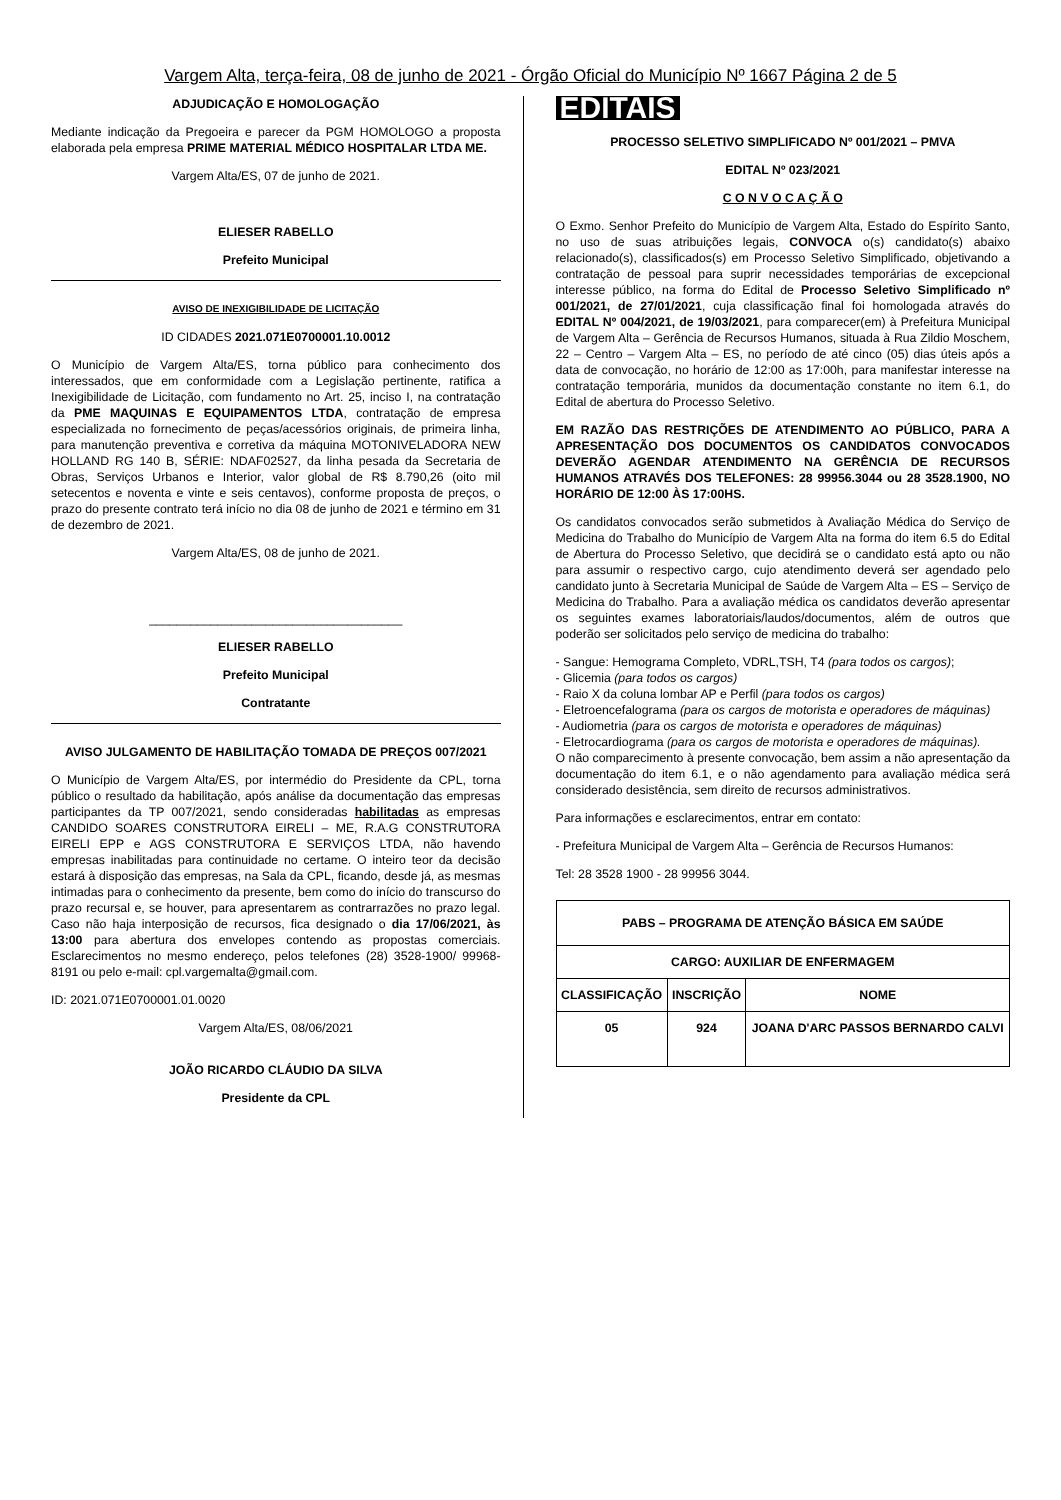Vargem Alta, terça-feira, 08 de junho de 2021 - Órgão Oficial do Município Nº 1667 Página 2 de 5
ADJUDICAÇÃO E HOMOLOGAÇÃO
Mediante indicação da Pregoeira e parecer da PGM HOMOLOGO a proposta elaborada pela empresa PRIME MATERIAL MÉDICO HOSPITALAR LTDA ME.
Vargem Alta/ES, 07 de junho de 2021.
ELIESER RABELLO
Prefeito Municipal
AVISO DE INEXIGIBILIDADE DE LICITAÇÃO
ID CIDADES 2021.071E0700001.10.0012
O Município de Vargem Alta/ES, torna público para conhecimento dos interessados, que em conformidade com a Legislação pertinente, ratifica a Inexigibilidade de Licitação, com fundamento no Art. 25, inciso I, na contratação da PME MAQUINAS E EQUIPAMENTOS LTDA, contratação de empresa especializada no fornecimento de peças/acessórios originais, de primeira linha, para manutenção preventiva e corretiva da máquina MOTONIVELADORA NEW HOLLAND RG 140 B, SÉRIE: NDAF02527, da linha pesada da Secretaria de Obras, Serviços Urbanos e Interior, valor global de R$ 8.790,26 (oito mil setecentos e noventa e vinte e seis centavos), conforme proposta de preços, o prazo do presente contrato terá início no dia 08 de junho de 2021 e término em 31 de dezembro de 2021.
Vargem Alta/ES, 08 de junho de 2021.
_____________________________________
ELIESER RABELLO
Prefeito Municipal
Contratante
AVISO JULGAMENTO DE HABILITAÇÃO TOMADA DE PREÇOS 007/2021
O Município de Vargem Alta/ES, por intermédio do Presidente da CPL, torna público o resultado da habilitação, após análise da documentação das empresas participantes da TP 007/2021, sendo consideradas habilitadas as empresas CANDIDO SOARES CONSTRUTORA EIRELI – ME, R.A.G CONSTRUTORA EIRELI EPP e AGS CONSTRUTORA E SERVIÇOS LTDA, não havendo empresas inabilitadas para continuidade no certame. O inteiro teor da decisão estará à disposição das empresas, na Sala da CPL, ficando, desde já, as mesmas intimadas para o conhecimento da presente, bem como do início do transcurso do prazo recursal e, se houver, para apresentarem as contrarrazões no prazo legal. Caso não haja interposição de recursos, fica designado o dia 17/06/2021, às 13:00 para abertura dos envelopes contendo as propostas comerciais. Esclarecimentos no mesmo endereço, pelos telefones (28) 3528-1900/ 99968-8191 ou pelo e-mail: cpl.vargemalta@gmail.com.
ID: 2021.071E0700001.01.0020
Vargem Alta/ES, 08/06/2021
JOÃO RICARDO CLÁUDIO DA SILVA
Presidente da CPL
EDITAIS
PROCESSO SELETIVO SIMPLIFICADO Nº 001/2021 – PMVA
EDITAL Nº 023/2021
C O N V O C A Ç Ã O
O Exmo. Senhor Prefeito do Município de Vargem Alta, Estado do Espírito Santo, no uso de suas atribuições legais, CONVOCA o(s) candidato(s) abaixo relacionado(s), classificados(s) em Processo Seletivo Simplificado, objetivando a contratação de pessoal para suprir necessidades temporárias de excepcional interesse público, na forma do Edital de Processo Seletivo Simplificado nº 001/2021, de 27/01/2021, cuja classificação final foi homologada através do EDITAL Nº 004/2021, de 19/03/2021, para comparecer(em) à Prefeitura Municipal de Vargem Alta – Gerência de Recursos Humanos, situada à Rua Zildio Moschem, 22 – Centro – Vargem Alta – ES, no período de até cinco (05) dias úteis após a data de convocação, no horário de 12:00 as 17:00h, para manifestar interesse na contratação temporária, munidos da documentação constante no item 6.1, do Edital de abertura do Processo Seletivo.
EM RAZÃO DAS RESTRIÇÕES DE ATENDIMENTO AO PÚBLICO, PARA A APRESENTAÇÃO DOS DOCUMENTOS OS CANDIDATOS CONVOCADOS DEVERÃO AGENDAR ATENDIMENTO NA GERÊNCIA DE RECURSOS HUMANOS ATRAVÉS DOS TELEFONES: 28 99956.3044 ou 28 3528.1900, NO HORÁRIO DE 12:00 ÀS 17:00HS.
Os candidatos convocados serão submetidos à Avaliação Médica do Serviço de Medicina do Trabalho do Município de Vargem Alta na forma do item 6.5 do Edital de Abertura do Processo Seletivo, que decidirá se o candidato está apto ou não para assumir o respectivo cargo, cujo atendimento deverá ser agendado pelo candidato junto à Secretaria Municipal de Saúde de Vargem Alta – ES – Serviço de Medicina do Trabalho. Para a avaliação médica os candidatos deverão apresentar os seguintes exames laboratoriais/laudos/documentos, além de outros que poderão ser solicitados pelo serviço de medicina do trabalho:
- Sangue: Hemograma Completo, VDRL,TSH, T4 (para todos os cargos);
- Glicemia (para todos os cargos)
- Raio X da coluna lombar AP e Perfil (para todos os cargos)
- Eletroencefalograma (para os cargos de motorista e operadores de máquinas)
- Audiometria (para os cargos de motorista e operadores de máquinas)
- Eletrocardiograma (para os cargos de motorista e operadores de máquinas).
O não comparecimento à presente convocação, bem assim a não apresentação da documentação do item 6.1, e o não agendamento para avaliação médica será considerado desistência, sem direito de recursos administrativos.
Para informações e esclarecimentos, entrar em contato:
- Prefeitura Municipal de Vargem Alta – Gerência de Recursos Humanos:
Tel: 28 3528 1900 - 28 99956 3044.
| PABS – PROGRAMA DE ATENÇÃO BÁSICA EM SAÚDE | | |
| --- | --- | --- |
| CARGO: AUXILIAR DE ENFERMAGEM | | |
| CLASSIFICAÇÃO | INSCRIÇÃO | NOME |
| 05 | 924 | JOANA D'ARC PASSOS BERNARDO CALVI |